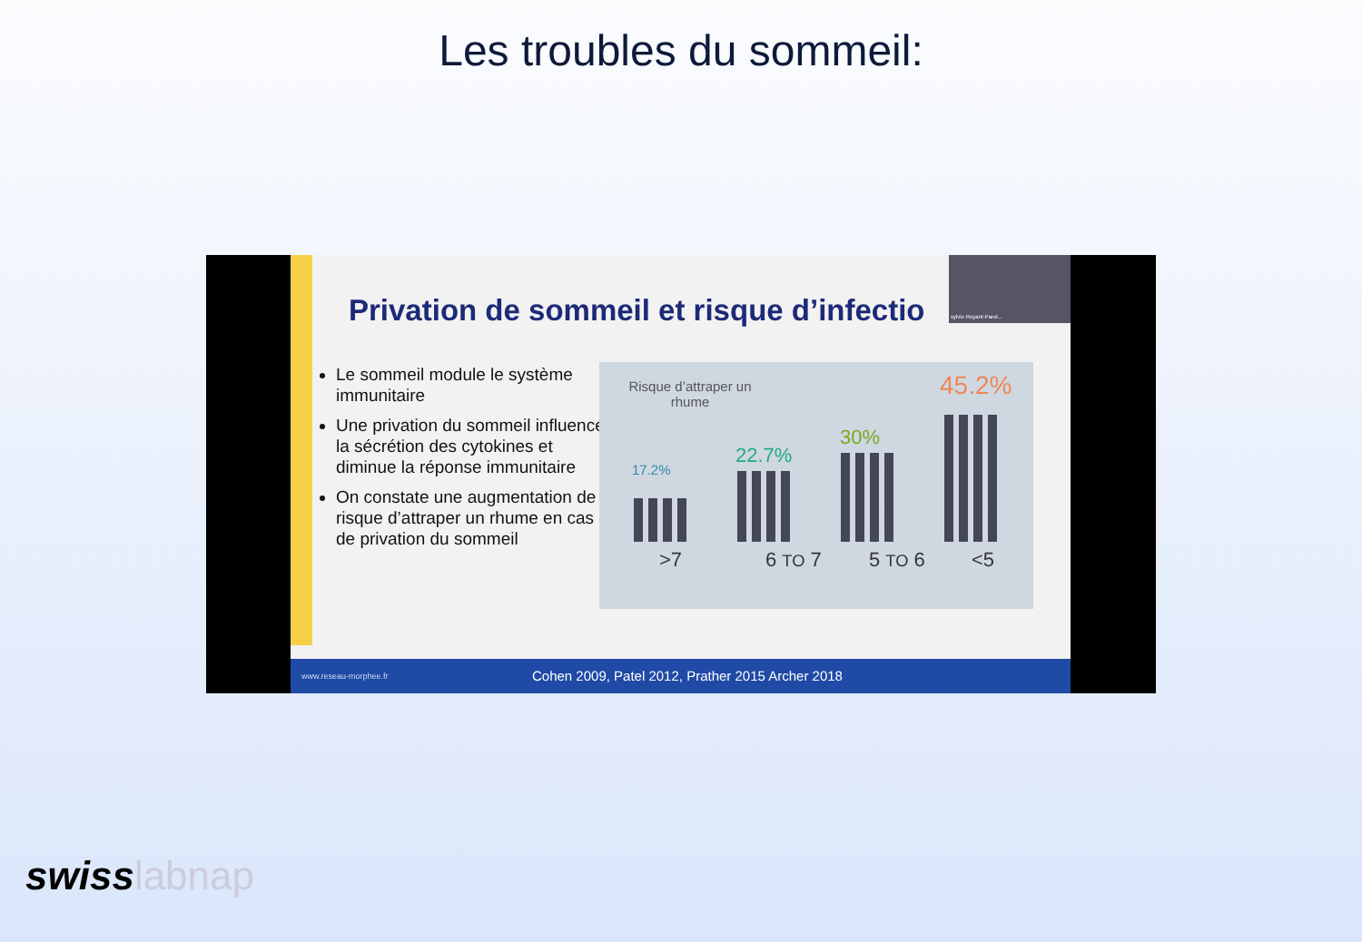Les troubles du sommeil:
Privation de sommeil et risque d’infectio
sylvie Royant-Parol...
Le sommeil module le système immunitaire
Une privation du sommeil influence la sécrétion des cytokines et diminue la réponse immunitaire
On constate une augmentation de risque d’attraper un rhume en cas de privation du sommeil
Risque d’attraper un rhume
17.2%
22.7%
30%
45.2%
>7 6 TO 7 5 TO 6 <5
www.reseau-morphee.fr Cohen 2009, Patel 2012, Prather 2015 Archer 2018
swisslabnap